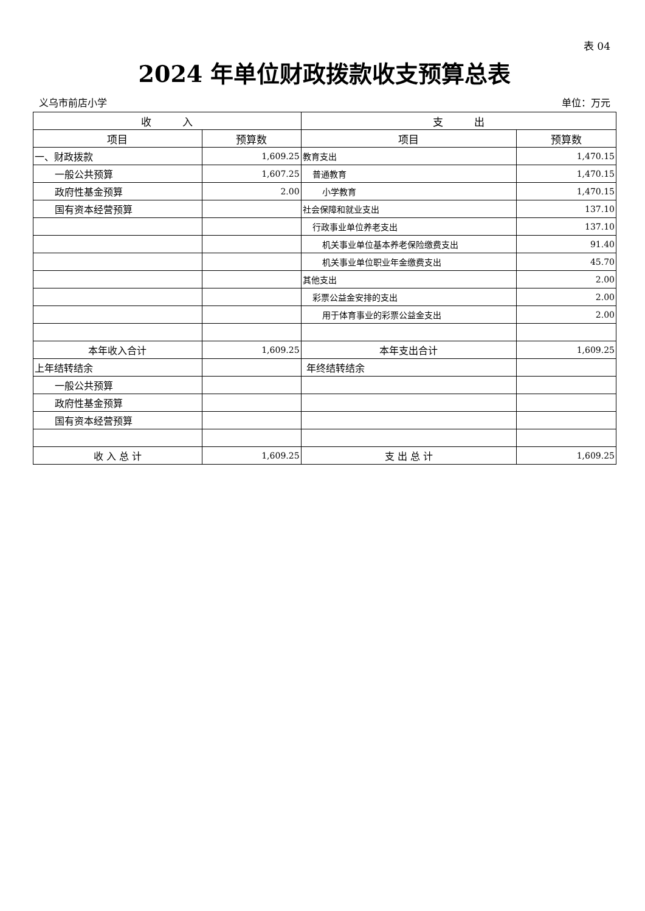表 04
2024 年单位财政拨款收支预算总表
义乌市前店小学 单位：万元
| 收 入 | | 支 出 | |
| --- | --- | --- | --- |
| 项目 | 预算数 | 项目 | 预算数 |
| 一、财政拨款 | 1,609.25 | 教育支出 | 1,470.15 |
| 一般公共预算 | 1,607.25 | 普通教育 | 1,470.15 |
| 政府性基金预算 | 2.00 | 小学教育 | 1,470.15 |
| 国有资本经营预算 | | 社会保障和就业支出 | 137.10 |
| | | 行政事业单位养老支出 | 137.10 |
| | | 机关事业单位基本养老保险缴费支出 | 91.40 |
| | | 机关事业单位职业年金缴费支出 | 45.70 |
| | | 其他支出 | 2.00 |
| | | 彩票公益金安排的支出 | 2.00 |
| | | 用于体育事业的彩票公益金支出 | 2.00 |
| 本年收入合计 | 1,609.25 | 本年支出合计 | 1,609.25 |
| 上年结转结余 | | 年终结转结余 | |
| 一般公共预算 | | | |
| 政府性基金预算 | | | |
| 国有资本经营预算 | | | |
| 收 入 总 计 | 1,609.25 | 支 出 总 计 | 1,609.25 |